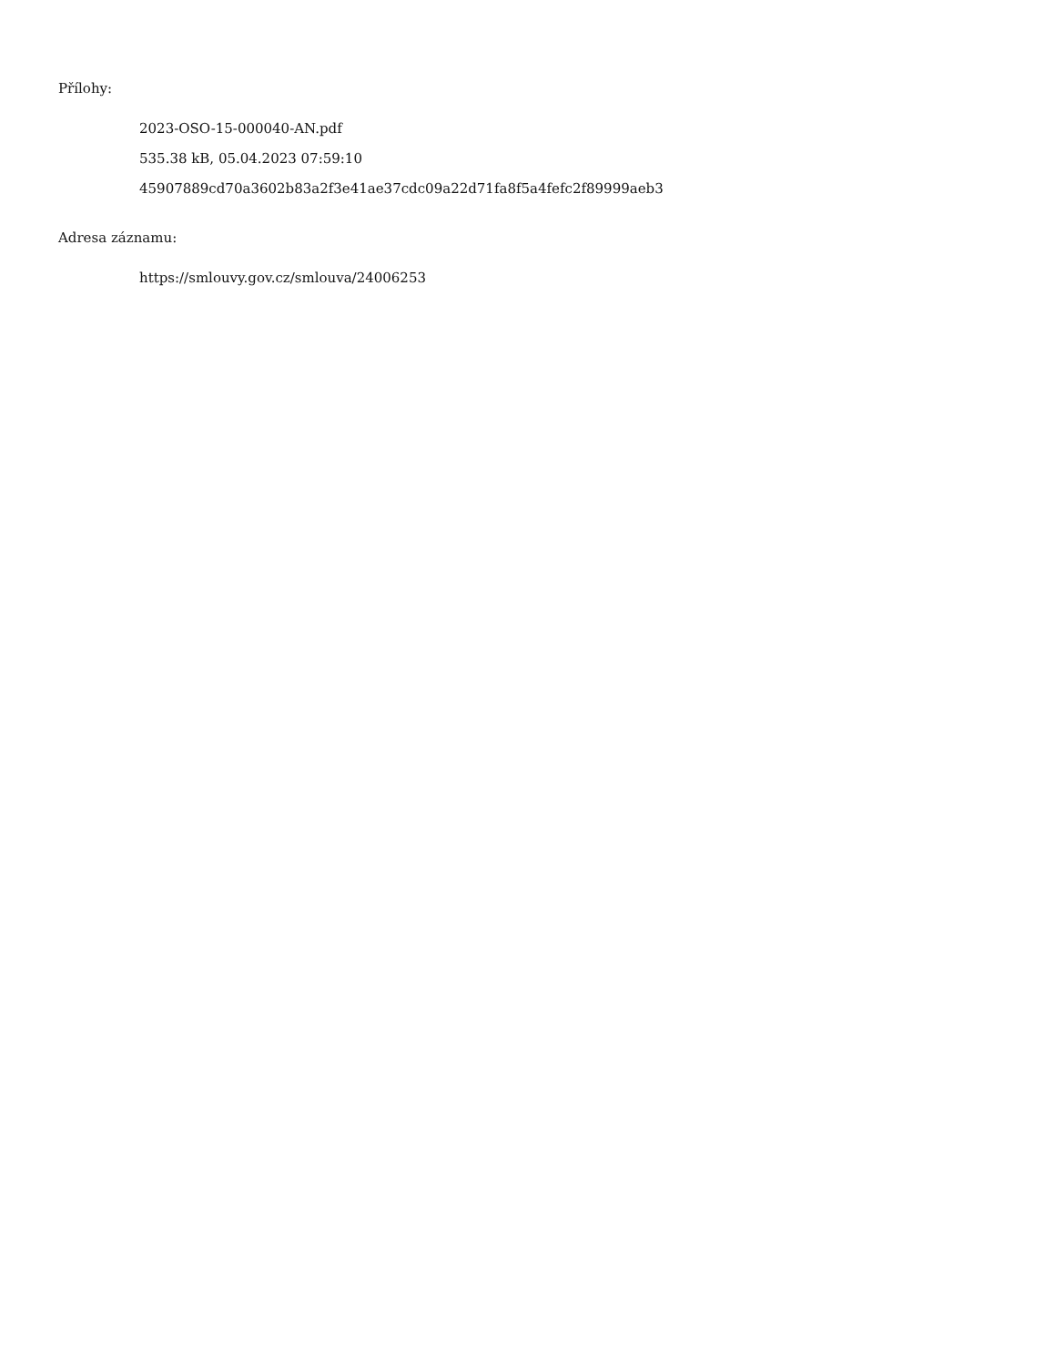Přílohy:
2023-OSO-15-000040-AN.pdf
535.38 kB, 05.04.2023 07:59:10
45907889cd70a3602b83a2f3e41ae37cdc09a22d71fa8f5a4fefc2f89999aeb3
Adresa záznamu:
https://smlouvy.gov.cz/smlouva/24006253